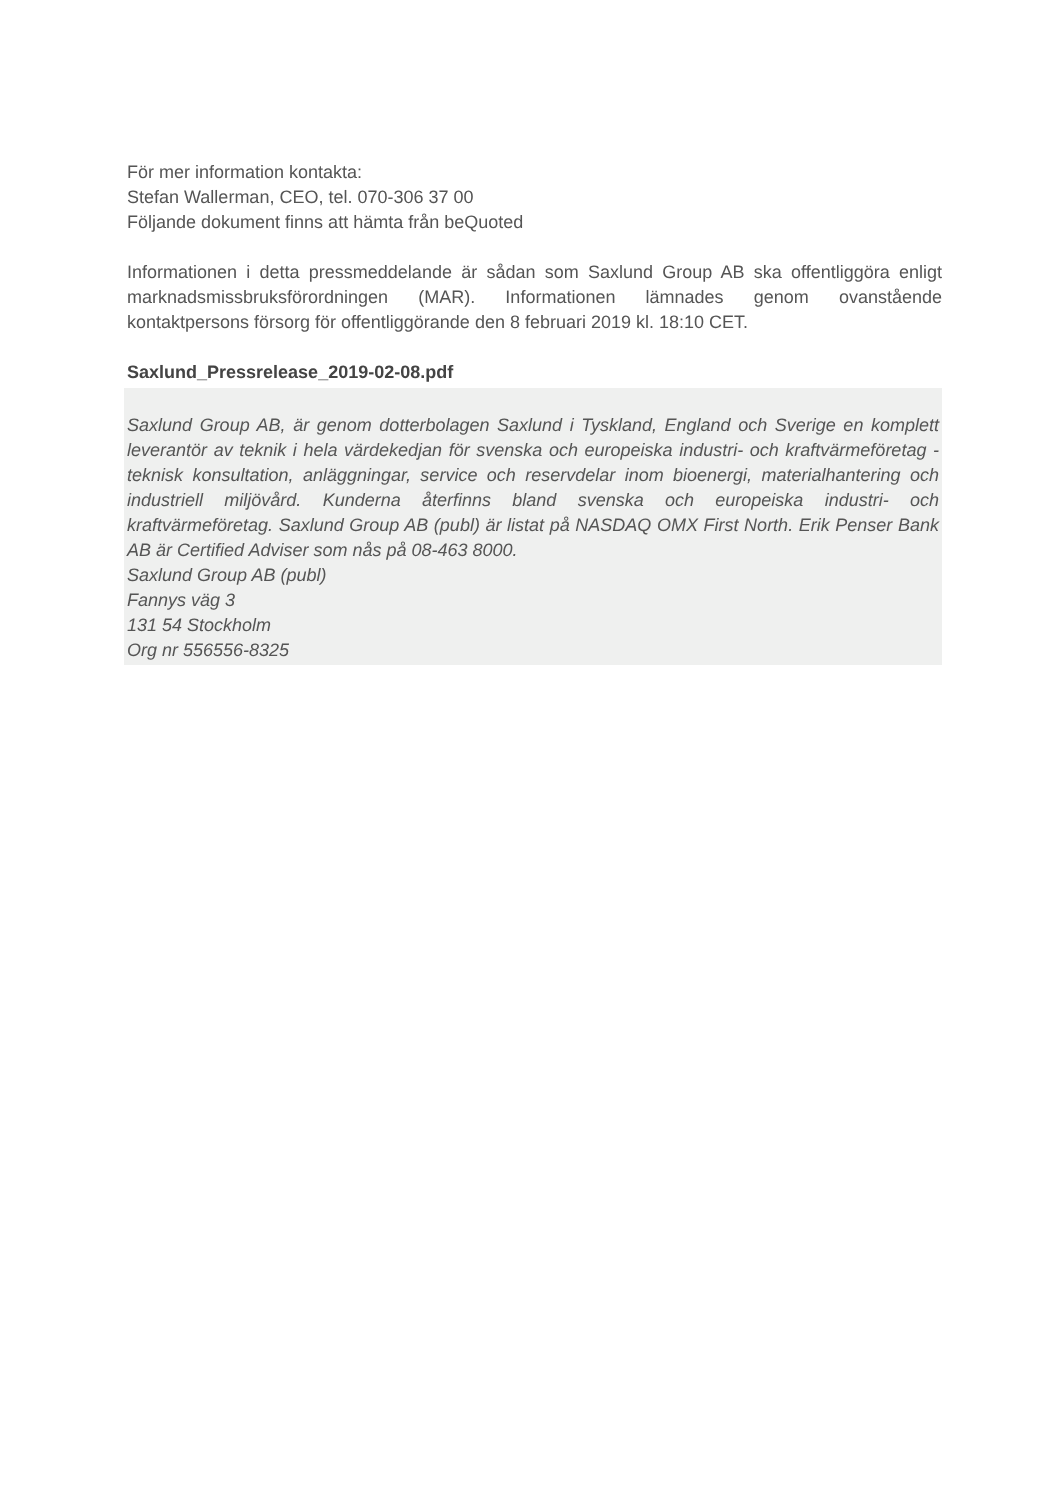För mer information kontakta:
Stefan Wallerman, CEO, tel. 070-306 37 00
Följande dokument finns att hämta från beQuoted
Informationen i detta pressmeddelande är sådan som Saxlund Group AB ska offentliggöra enligt marknadsmissbruksförordningen (MAR). Informationen lämnades genom ovanstående kontaktpersons försorg för offentliggörande den 8 februari 2019 kl. 18:10 CET.
Saxlund_Pressrelease_2019-02-08.pdf
Saxlund Group AB, är genom dotterbolagen Saxlund i Tyskland, England och Sverige en komplett leverantör av teknik i hela värdekedjan för svenska och europeiska industri- och kraftvärmeföretag - teknisk konsultation, anläggningar, service och reservdelar inom bioenergi, materialhantering och industriell miljövård. Kunderna återfinns bland svenska och europeiska industri- och kraftvärmeföretag. Saxlund Group AB (publ) är listat på NASDAQ OMX First North. Erik Penser Bank AB är Certified Adviser som nås på 08-463 8000.
Saxlund Group AB (publ)
Fannys väg 3
131 54 Stockholm
Org nr 556556-8325